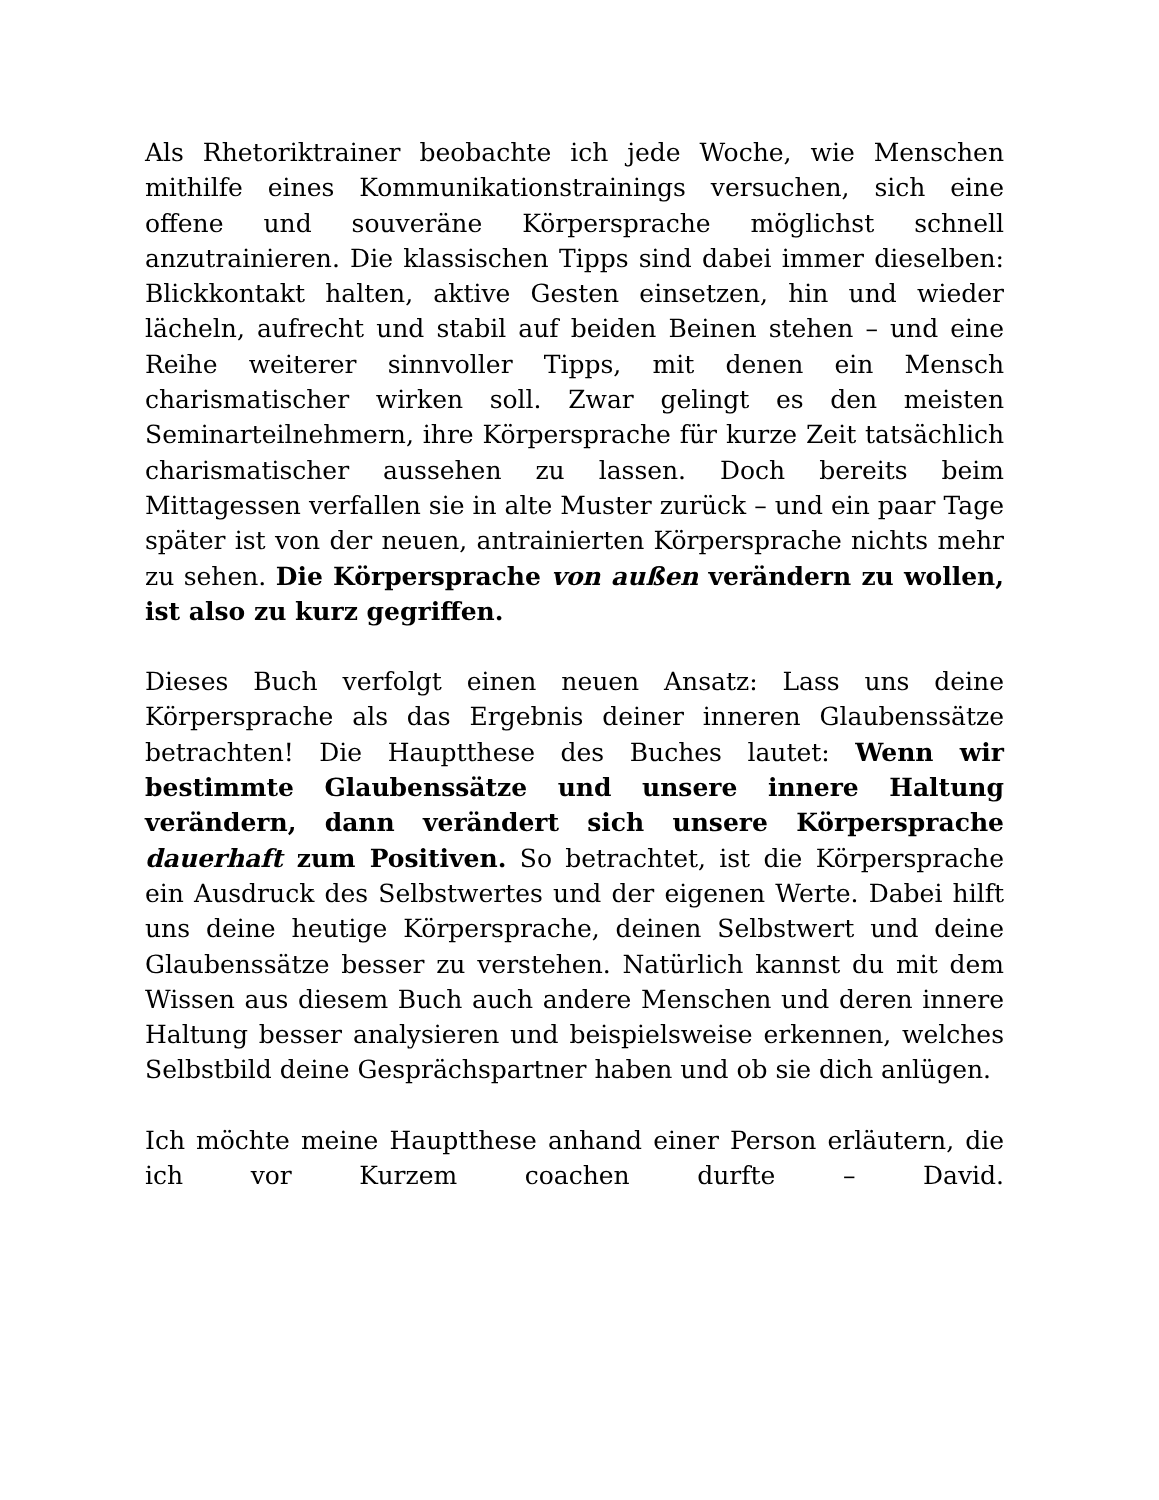Als Rhetoriktrainer beobachte ich jede Woche, wie Menschen mithilfe eines Kommunikationstrainings versuchen, sich eine offene und souveräne Körpersprache möglichst schnell anzutrainieren. Die klassischen Tipps sind dabei immer dieselben: Blickkontakt halten, aktive Gesten einsetzen, hin und wieder lächeln, aufrecht und stabil auf beiden Beinen stehen – und eine Reihe weiterer sinnvoller Tipps, mit denen ein Mensch charismatischer wirken soll. Zwar gelingt es den meisten Seminarteilnehmern, ihre Körpersprache für kurze Zeit tatsächlich charismatischer aussehen zu lassen. Doch bereits beim Mittagessen verfallen sie in alte Muster zurück – und ein paar Tage später ist von der neuen, antrainierten Körpersprache nichts mehr zu sehen. Die Körpersprache von außen verändern zu wollen, ist also zu kurz gegriffen.
Dieses Buch verfolgt einen neuen Ansatz: Lass uns deine Körpersprache als das Ergebnis deiner inneren Glaubenssätze betrachten! Die Hauptthese des Buches lautet: Wenn wir bestimmte Glaubenssätze und unsere innere Haltung verändern, dann verändert sich unsere Körpersprache dauerhaft zum Positiven. So betrachtet, ist die Körpersprache ein Ausdruck des Selbstwertes und der eigenen Werte. Dabei hilft uns deine heutige Körpersprache, deinen Selbstwert und deine Glaubenssätze besser zu verstehen. Natürlich kannst du mit dem Wissen aus diesem Buch auch andere Menschen und deren innere Haltung besser analysieren und beispielsweise erkennen, welches Selbstbild deine Gesprächspartner haben und ob sie dich anlügen.
Ich möchte meine Hauptthese anhand einer Person erläutern, die ich vor Kurzem coachen durfte – David.